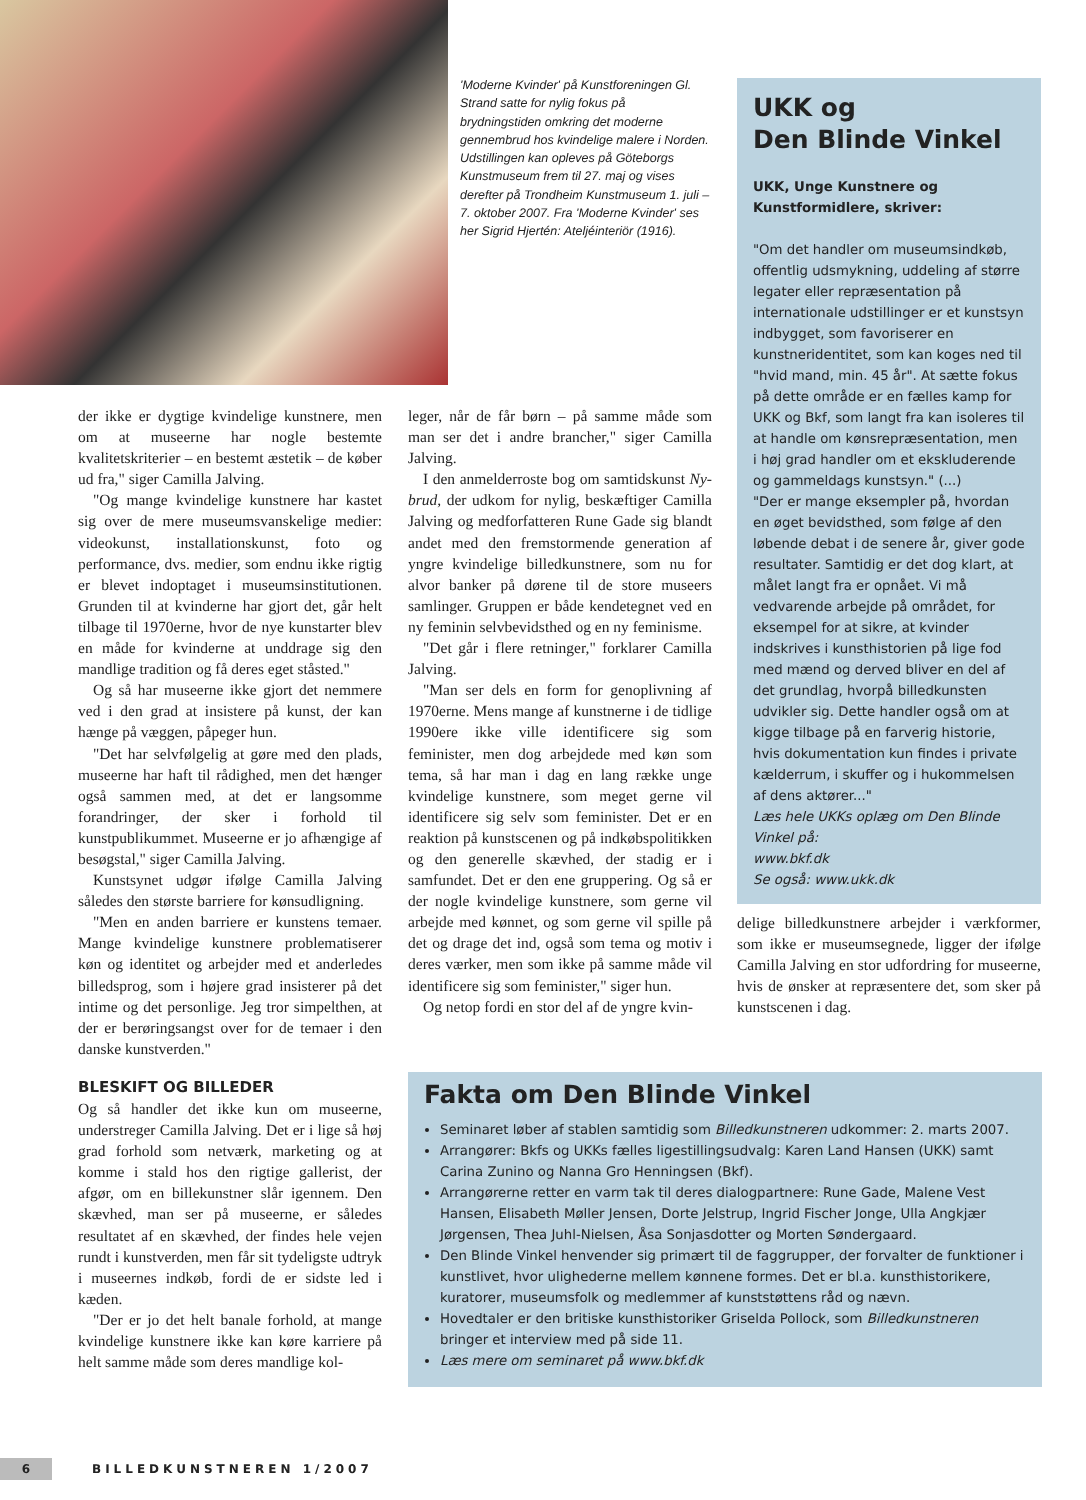'Moderne Kvinder' på Kunstforeningen Gl. Strand satte for nylig fokus på brydningstiden omkring det moderne gennembrud hos kvindelige malere i Norden. Udstillingen kan opleves på Göteborgs Kunstmuseum frem til 27. maj og vises derefter på Trondheim Kunstmuseum 1. juli – 7. oktober 2007. Fra 'Moderne Kvinder' ses her Sigrid Hjertén: Ateljéinteriör (1916).
UKK og
Den Blinde Vinkel
UKK, Unge Kunstnere og Kunstformidlere, skriver:
"Om det handler om museumsindkøb, offentlig udsmykning, uddeling af større legater eller repræsentation på internationale udstillinger er et kunstsyn indbygget, som favoriserer en kunstneridentitet, som kan koges ned til "hvid mand, min. 45 år". At sætte fokus på dette område er en fælles kamp for UKK og Bkf, som langt fra kan isoleres til at handle om kønsrepræsentation, men i høj grad handler om et ekskluderende og gammeldags kunstsyn." (...)
"Der er mange eksempler på, hvordan en øget bevidsthed, som følge af den løbende debat i de senere år, giver gode resultater. Samtidig er det dog klart, at målet langt fra er opnået. Vi må vedvarende arbejde på området, for eksempel for at sikre, at kvinder indskrives i kunsthistorien på lige fod med mænd og derved bliver en del af det grundlag, hvorpå billedkunsten udvikler sig. Dette handler også om at kigge tilbage på en farverig historie, hvis dokumentation kun findes i private kælderrum, i skuffer og i hukommelsen af dens aktører..."
Læs hele UKKs oplæg om Den Blinde Vinkel på:
www.bkf.dk
Se også: www.ukk.dk
der ikke er dygtige kvindelige kunstnere, men om at museerne har nogle bestemte kvalitetskriterier – en bestemt æstetik – de køber ud fra," siger Camilla Jalving.
"Og mange kvindelige kunstnere har kastet sig over de mere museumsvanskelige medier: videokunst, installationskunst, foto og performance, dvs. medier, som endnu ikke rigtig er blevet indoptaget i museumsinstitutionen. Grunden til at kvinderne har gjort det, går helt tilbage til 1970erne, hvor de nye kunstarter blev en måde for kvinderne at unddrage sig den mandlige tradition og få deres eget ståsted."
Og så har museerne ikke gjort det nemmere ved i den grad at insistere på kunst, der kan hænge på væggen, påpeger hun.
"Det har selvfølgelig at gøre med den plads, museerne har haft til rådighed, men det hænger også sammen med, at det er langsomme forandringer, der sker i forhold til kunstpublikummet. Museerne er jo afhængige af besøgstal," siger Camilla Jalving.
Kunstsynet udgør ifølge Camilla Jalving således den største barriere for kønsudligning.
"Men en anden barriere er kunstens temaer. Mange kvindelige kunstnere problematiserer køn og identitet og arbejder med et anderledes billedsprog, som i højere grad insisterer på det intime og det personlige. Jeg tror simpelthen, at der er berøringsangst over for de temaer i den danske kunstverden."
BLESKIFT OG BILLEDER
Og så handler det ikke kun om museerne, understreger Camilla Jalving. Det er i lige så høj grad forhold som netværk, marketing og at komme i stald hos den rigtige gallerist, der afgør, om en billekunstner slår igennem. Den skævhed, man ser på museerne, er således resultatet af en skævhed, der findes hele vejen rundt i kunstverden, men får sit tydeligste udtryk i museernes indkøb, fordi de er sidste led i kæden.
"Der er jo det helt banale forhold, at mange kvindelige kunstnere ikke kan køre karriere på helt samme måde som deres mandlige kol-
leger, når de får børn – på samme måde som man ser det i andre brancher," siger Camilla Jalving.
I den anmelderroste bog om samtidskunst Ny-brud, der udkom for nylig, beskæftiger Camilla Jalving og medforfatteren Rune Gade sig blandt andet med den fremstormende generation af yngre kvindelige billedkunstnere, som nu for alvor banker på dørene til de store museers samlinger. Gruppen er både kendetegnet ved en ny feminin selvbevidsthed og en ny feminisme.
"Det går i flere retninger," forklarer Camilla Jalving.
"Man ser dels en form for genoplivning af 1970erne. Mens mange af kunstnerne i de tidlige 1990ere ikke ville identificere sig som feminister, men dog arbejdede med køn som tema, så har man i dag en lang række unge kvindelige kunstnere, som meget gerne vil identificere sig selv som feminister. Det er en reaktion på kunstscenen og på indkøbspolitikken og den generelle skævhed, der stadig er i samfundet. Det er den ene gruppering. Og så er der nogle kvindelige kunstnere, som gerne vil arbejde med kønnet, og som gerne vil spille på det og drage det ind, også som tema og motiv i deres værker, men som ikke på samme måde vil identificere sig som feminister," siger hun.
Og netop fordi en stor del af de yngre kvin-
delige billedkunstnere arbejder i værkformer, som ikke er museumsegnede, ligger der ifølge Camilla Jalving en stor udfordring for museerne, hvis de ønsker at repræsentere det, som sker på kunstscenen i dag.
Fakta om Den Blinde Vinkel
Seminaret løber af stablen samtidig som Billedkunstneren udkommer: 2. marts 2007.
Arrangører: Bkfs og UKKs fælles ligestillingsudvalg: Karen Land Hansen (UKK) samt Carina Zunino og Nanna Gro Henningsen (Bkf).
Arrangørerne retter en varm tak til deres dialogpartnere: Rune Gade, Malene Vest Hansen, Elisabeth Møller Jensen, Dorte Jelstrup, Ingrid Fischer Jonge, Ulla Angkjær Jørgensen, Thea Juhl-Nielsen, Åsa Sonjasdotter og Morten Søndergaard.
Den Blinde Vinkel henvender sig primært til de faggrupper, der forvalter de funktioner i kunstlivet, hvor ulighederne mellem kønnene formes. Det er bl.a. kunsthistorikere, kuratorer, museumsfolk og medlemmer af kunststøttens råd og nævn.
Hovedtaler er den britiske kunsthistoriker Griselda Pollock, som Billedkunstneren bringer et interview med på side 11.
Læs mere om seminaret på www.bkf.dk
6
BILLEDKUNSTNEREN 1/2007